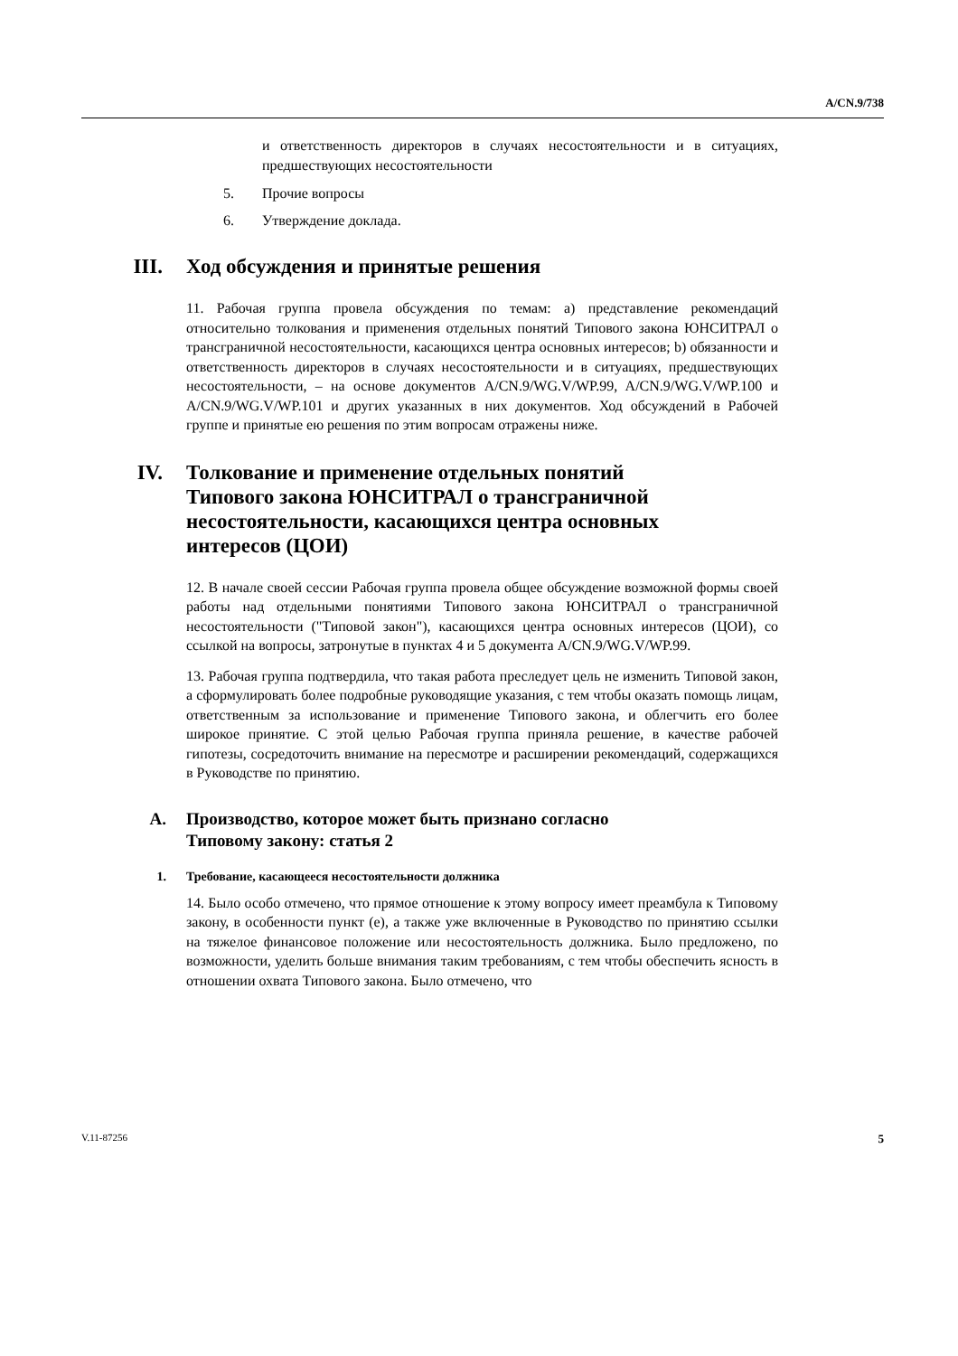A/CN.9/738
и ответственность директоров в случаях несостоятельности и в ситуациях, предшествующих несостоятельности
5. Прочие вопросы
6. Утверждение доклада.
III. Ход обсуждения и принятые решения
11. Рабочая группа провела обсуждения по темам: a) представление рекомендаций относительно толкования и применения отдельных понятий Типового закона ЮНСИТРАЛ о трансграничной несостоятельности, касающихся центра основных интересов; b) обязанности и ответственность директоров в случаях несостоятельности и в ситуациях, предшествующих несостоятельности, – на основе документов A/CN.9/WG.V/WP.99, A/CN.9/WG.V/WP.100 и A/CN.9/WG.V/WP.101 и других указанных в них документов. Ход обсуждений в Рабочей группе и принятые ею решения по этим вопросам отражены ниже.
IV. Толкование и применение отдельных понятий
Типового закона ЮНСИТРАЛ о трансграничной
несостоятельности, касающихся центра основных
интересов (ЦОИ)
12. В начале своей сессии Рабочая группа провела общее обсуждение возможной формы своей работы над отдельными понятиями Типового закона ЮНСИТРАЛ о трансграничной несостоятельности ("Типовой закон"), касающихся центра основных интересов (ЦОИ), со ссылкой на вопросы, затронутые в пунктах 4 и 5 документа A/CN.9/WG.V/WP.99.
13. Рабочая группа подтвердила, что такая работа преследует цель не изменить Типовой закон, а сформулировать более подробные руководящие указания, с тем чтобы оказать помощь лицам, ответственным за использование и применение Типового закона, и облегчить его более широкое принятие. С этой целью Рабочая группа приняла решение, в качестве рабочей гипотезы, сосредоточить внимание на пересмотре и расширении рекомендаций, содержащихся в Руководстве по принятию.
A. Производство, которое может быть признано согласно
Типовому закону: статья 2
1. Требование, касающееся несостоятельности должника
14. Было особо отмечено, что прямое отношение к этому вопросу имеет преамбула к Типовому закону, в особенности пункт (e), а также уже включенные в Руководство по принятию ссылки на тяжелое финансовое положение или несостоятельность должника. Было предложено, по возможности, уделить больше внимания таким требованиям, с тем чтобы обеспечить ясность в отношении охвата Типового закона. Было отмечено, что
V.11-87256 5